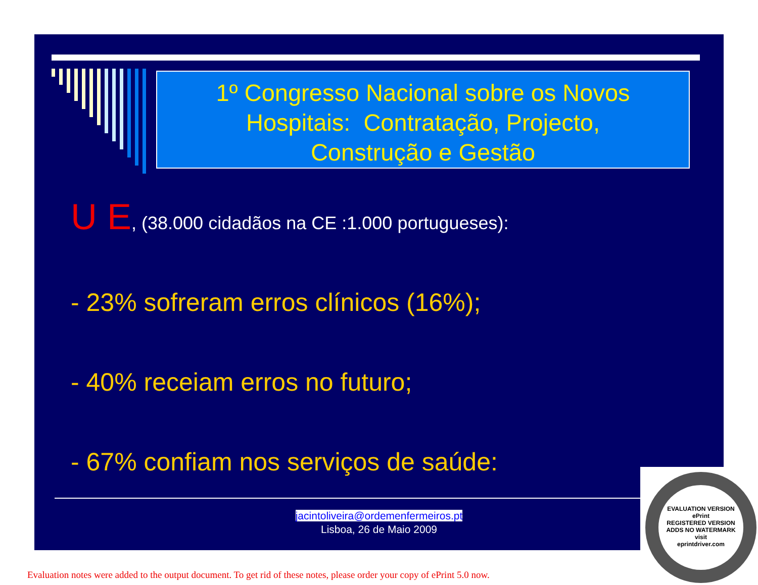1º Congresso Nacional sobre os Novos
Hospitais: Contratação, Projecto,
Construção e Gestão
U E, (38.000 cidadãos na CE :1.000 portugueses):
- 23% sofreram erros clínicos (16%);
- 40% receiam erros no futuro;
- 67% confiam nos serviços de saúde:
jacintoliveira@ordemenfermeiros.pt
Lisboa, 26 de Maio 2009
EVALUATION VERSION
ePrint
REGISTERED VERSION
ADDS NO WATERMARK
visit
eprintdriver.com
Evaluation notes were added to the output document. To get rid of these notes, please order your copy of ePrint 5.0 now.